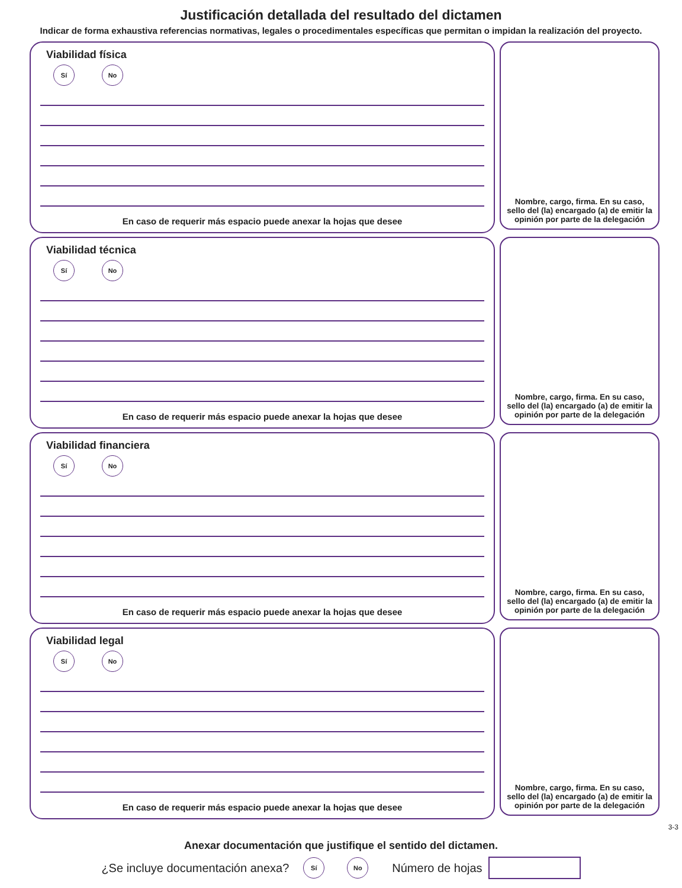Justificación detallada del resultado del dictamen
Indicar de forma exhaustiva referencias normativas, legales o procedimentales específicas que permitan o impidan la realización del proyecto.
Viabilidad física
Sí No
En caso de requerir más espacio puede anexar la hojas que desee
Nombre, cargo, firma. En su caso, sello del (la) encargado (a) de emitir la opinión por parte de la delegación
Viabilidad técnica
Sí No
En caso de requerir más espacio puede anexar la hojas que desee
Nombre, cargo, firma. En su caso, sello del (la) encargado (a) de emitir la opinión por parte de la delegación
Viabilidad financiera
Sí No
En caso de requerir más espacio puede anexar la hojas que desee
Nombre, cargo, firma. En su caso, sello del (la) encargado (a) de emitir la opinión por parte de la delegación
Viabilidad legal
Sí No
En caso de requerir más espacio puede anexar la hojas que desee
Nombre, cargo, firma. En su caso, sello del (la) encargado (a) de emitir la opinión por parte de la delegación
3-3
Anexar documentación que justifique el sentido del dictamen.
¿Se incluye documentación anexa? Sí No Número de hojas